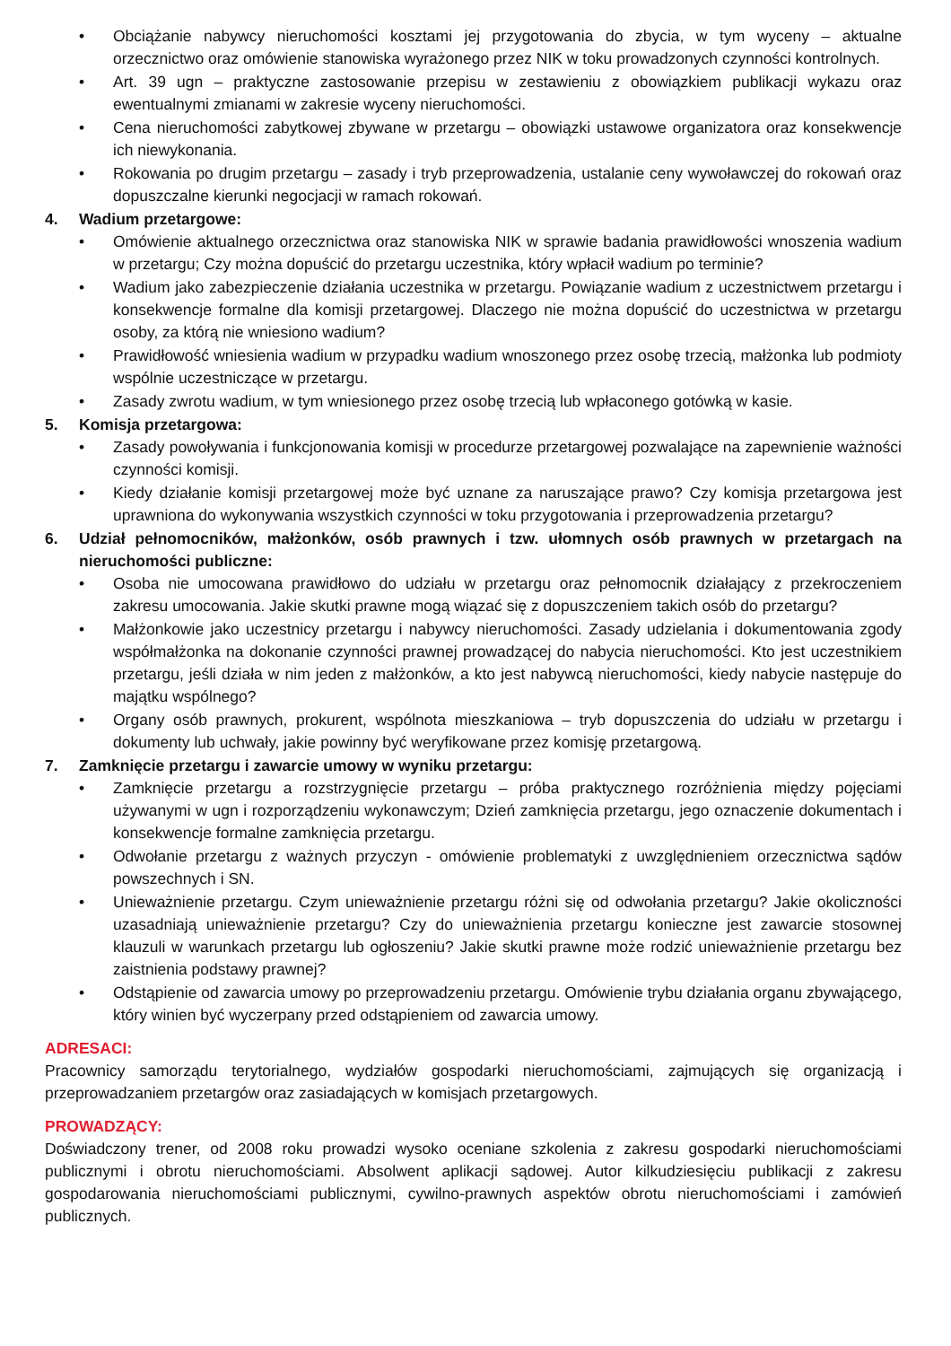• Obciążanie nabywcy nieruchomości kosztami jej przygotowania do zbycia, w tym wyceny – aktualne orzecznictwo oraz omówienie stanowiska wyrażonego przez NIK w toku prowadzonych czynności kontrolnych.
• Art. 39 ugn – praktyczne zastosowanie przepisu w zestawieniu z obowiązkiem publikacji wykazu oraz ewentualnymi zmianami w zakresie wyceny nieruchomości.
• Cena nieruchomości zabytkowej zbywane w przetargu – obowiązki ustawowe organizatora oraz konsekwencje ich niewykonania.
• Rokowania po drugim przetargu – zasady i tryb przeprowadzenia, ustalanie ceny wywoławczej do rokowań oraz dopuszczalne kierunki negocjacji w ramach rokowań.
4. Wadium przetargowe:
• Omówienie aktualnego orzecznictwa oraz stanowiska NIK w sprawie badania prawidłowości wnoszenia wadium w przetargu; Czy można dopuścić do przetargu uczestnika, który wpłacił wadium po terminie?
• Wadium jako zabezpieczenie działania uczestnika w przetargu. Powiązanie wadium z uczestnictwem przetargu i konsekwencje formalne dla komisji przetargowej. Dlaczego nie można dopuścić do uczestnictwa w przetargu osoby, za którą nie wniesiono wadium?
• Prawidłowość wniesienia wadium w przypadku wadium wnoszonego przez osobę trzecią, małżonka lub podmioty wspólnie uczestniczące w przetargu.
• Zasady zwrotu wadium, w tym wniesionego przez osobę trzecią lub wpłaconego gotówką w kasie.
5. Komisja przetargowa:
• Zasady powoływania i funkcjonowania komisji w procedurze przetargowej pozwalające na zapewnienie ważności czynności komisji.
• Kiedy działanie komisji przetargowej może być uznane za naruszające prawo? Czy komisja przetargowa jest uprawniona do wykonywania wszystkich czynności w toku przygotowania i przeprowadzenia przetargu?
6. Udział pełnomocników, małżonków, osób prawnych i tzw. ułomnych osób prawnych w przetargach na nieruchomości publiczne:
• Osoba nie umocowana prawidłowo do udziału w przetargu oraz pełnomocnik działający z przekroczeniem zakresu umocowania. Jakie skutki prawne mogą wiązać się z dopuszczeniem takich osób do przetargu?
• Małżonkowie jako uczestnicy przetargu i nabywcy nieruchomości. Zasady udzielania i dokumentowania zgody współmałżonka na dokonanie czynności prawnej prowadzącej do nabycia nieruchomości. Kto jest uczestnikiem przetargu, jeśli działa w nim jeden z małżonków, a kto jest nabywcą nieruchomości, kiedy nabycie następuje do majątku wspólnego?
• Organy osób prawnych, prokurent, wspólnota mieszkaniowa – tryb dopuszczenia do udziału w przetargu i dokumenty lub uchwały, jakie powinny być weryfikowane przez komisję przetargową.
7. Zamknięcie przetargu i zawarcie umowy w wyniku przetargu:
• Zamknięcie przetargu a rozstrzygnięcie przetargu – próba praktycznego rozróżnienia między pojęciami używanymi w ugn i rozporządzeniu wykonawczym; Dzień zamknięcia przetargu, jego oznaczenie dokumentach i konsekwencje formalne zamknięcia przetargu.
• Odwołanie przetargu z ważnych przyczyn - omówienie problematyki z uwzględnieniem orzecznictwa sądów powszechnych i SN.
• Unieważnienie przetargu. Czym unieważnienie przetargu różni się od odwołania przetargu? Jakie okoliczności uzasadniają unieważnienie przetargu? Czy do unieważnienia przetargu konieczne jest zawarcie stosownej klauzuli w warunkach przetargu lub ogłoszeniu? Jakie skutki prawne może rodzić unieważnienie przetargu bez zaistnienia podstawy prawnej?
• Odstąpienie od zawarcia umowy po przeprowadzeniu przetargu. Omówienie trybu działania organu zbywającego, który winien być wyczerpany przed odstąpieniem od zawarcia umowy.
ADRESACI:
Pracownicy samorządu terytorialnego, wydziałów gospodarki nieruchomościami, zajmujących się organizacją i przeprowadzaniem przetargów oraz zasiadających w komisjach przetargowych.
PROWADZĄCY:
Doświadczony trener, od 2008 roku prowadzi wysoko oceniane szkolenia z zakresu gospodarki nieruchomościami publicznymi i obrotu nieruchomościami. Absolwent aplikacji sądowej. Autor kilkudziesięciu publikacji z zakresu gospodarowania nieruchomościami publicznymi, cywilno-prawnych aspektów obrotu nieruchomościami i zamówień publicznych.